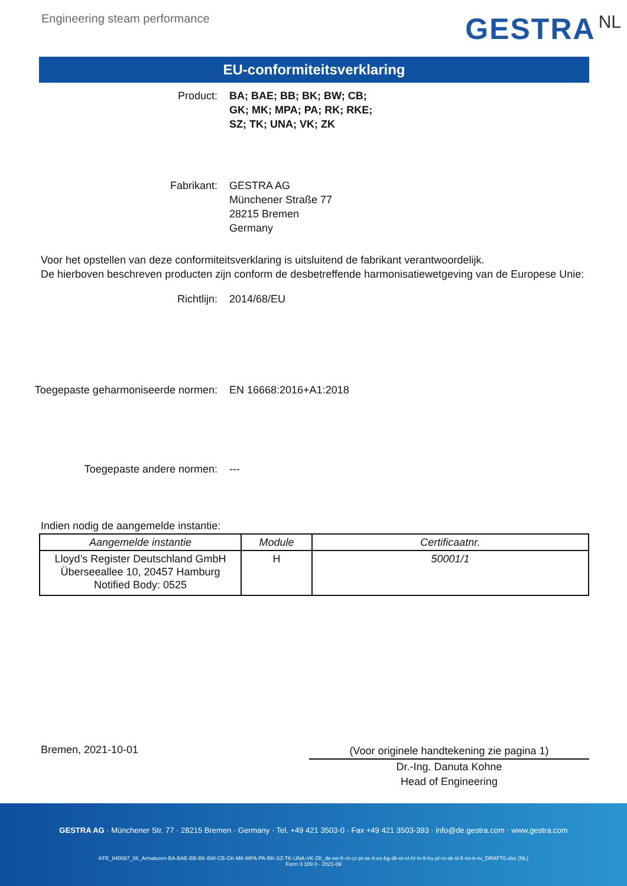Engineering steam performance
GESTRA NL
EU-conformiteitsverklaring
Product: BA; BAE; BB; BK; BW; CB;
GK; MK; MPA; PA; RK; RKE;
SZ; TK; UNA; VK; ZK
Fabrikant: GESTRA AG
Münchener Straße 77
28215 Bremen
Germany
Voor het opstellen van deze conformiteitsverklaring is uitsluitend de fabrikant verantwoordelijk.
De hierboven beschreven producten zijn conform de desbetreffende harmonisatiewetgeving van de Europese Unie:
Richtlijn: 2014/68/EU
Toegepaste geharmoniseerde normen: EN 16668:2016+A1:2018
Toegepaste andere normen: ---
Indien nodig de aangemelde instantie:
| Aangemelde instantie | Module | Certificaatnr. |
| --- | --- | --- |
| Lloyd’s Register Deutschland GmbH Überseeallee 10, 20457 Hamburg Notified Body: 0525 | H | 50001/1 |
Bremen, 2021-10-01
(Voor originele handtekening zie pagina 1)
Dr.-Ing. Danuta Kohne
Head of Engineering
GESTRA AG · Münchener Str. 77 · 28215 Bremen · Germany · Tel. +49 421 3503-0 · Fax +49 421 3503-393 · info@de.gestra.com · www.gestra.com
KFE_840087_06_Armaturen-BA-BAE-BB-BK-BW-CB-GK-MK-MPA-PA-RK-SZ-TK-UNA-VK-ZK_de-en-fr-nl-cz-pt-se-it-es-bg-dk-et-el-hr-lv-lt-hu-pl-ro-sk-sl-fi-no-tr-ru_DRAFT0.xlsx (NL)
Form 3 189 0 - 2021-09